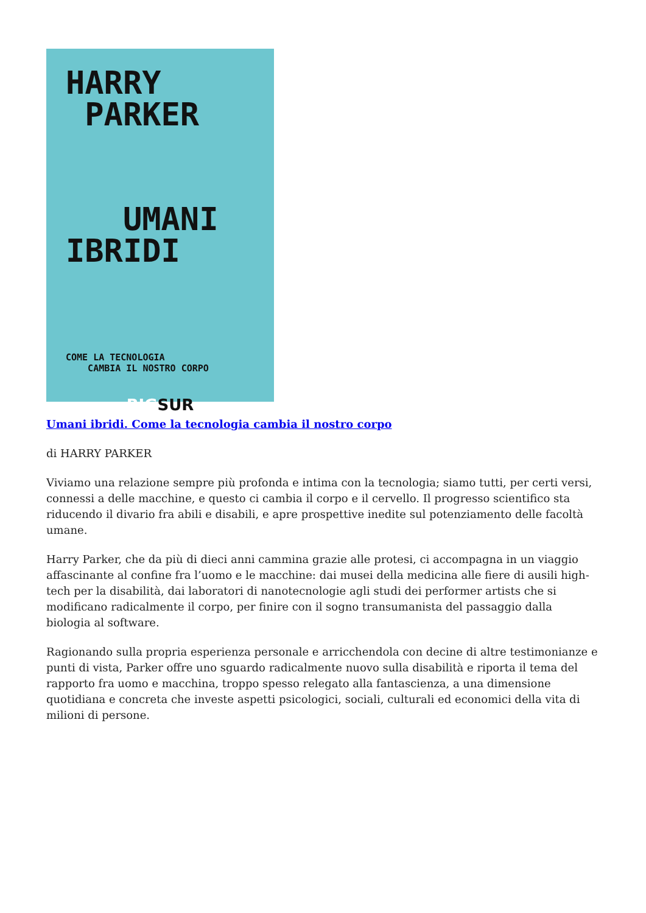HARRY
PARKER
UMANI
IBRIDI
COME LA TECNOLOGIA
CAMBIA IL NOSTRO CORPO
BIGSUR
Umani ibridi. Come la tecnologia cambia il nostro corpo
di HARRY PARKER
Viviamo una relazione sempre più profonda e intima con la tecnologia; siamo tutti, per certi versi, connessi a delle macchine, e questo ci cambia il corpo e il cervello. Il progresso scientifico sta riducendo il divario fra abili e disabili, e apre prospettive inedite sul potenziamento delle facoltà umane.
Harry Parker, che da più di dieci anni cammina grazie alle protesi, ci accompagna in un viaggio affascinante al confine fra l’uomo e le macchine: dai musei della medicina alle fiere di ausili high-tech per la disabilità, dai laboratori di nanotecnologie agli studi dei performer artists che si modificano radicalmente il corpo, per finire con il sogno transumanista del passaggio dalla biologia al software.
Ragionando sulla propria esperienza personale e arricchendola con decine di altre testimonianze e punti di vista, Parker offre uno sguardo radicalmente nuovo sulla disabilità e riporta il tema del rapporto fra uomo e macchina, troppo spesso relegato alla fantascienza, a una dimensione quotidiana e concreta che investe aspetti psicologici, sociali, culturali ed economici della vita di milioni di persone.